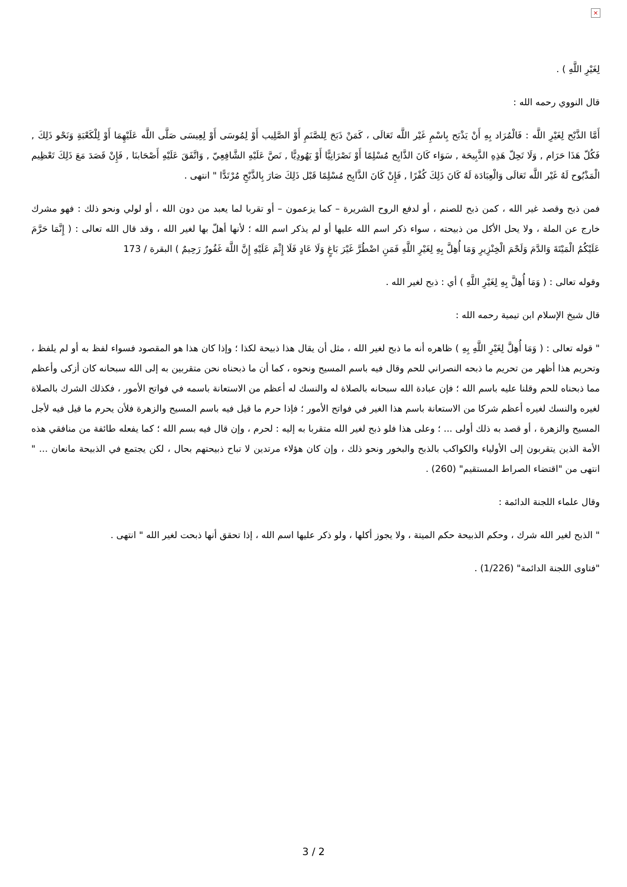×
لِغَيْرِ اللَّهِ ) .
قال النووي رحمه الله :
أَمَّا الذَّبْح لِغَيْرِ اللَّه : فَالْمُرَاد بِهِ أَنْ يَذْبَح بِاسْمِ غَيْر اللَّه تَعَالَى ، كَمَنْ ذَبَحَ لِلصَّنَمِ أَوْ الصَّلِيب أَوْ لِمُوسَى أَوْ لِعِيسَى صَلَّى اللَّه عَلَيْهِمَا أَوْ لِلْكَعْبَةِ وَنَحْو ذَلِكَ , فَكُلّ هَذَا حَرَام , وَلَا تَحِلّ هَذِهِ الذَّبِيحَة , سَوَاء كَانَ الذَّابِح مُسْلِمًا أَوْ نَصْرَانِيًّا أَوْ يَهُودِيًّا , نَصَّ عَلَيْهِ الشَّافِعِيّ , وَاتَّفَقَ عَلَيْهِ أَصْحَابنَا , فَإِنْ قَصَدَ مَعَ ذَلِكَ تَعْظِيم الْمَذْبُوح لَهُ غَيْر اللَّه تَعَالَى وَالْعِبَادَة لَهُ كَانَ ذَلِكَ كُفْرًا , فَإِنْ كَانَ الذَّابِح مُسْلِمًا قَبْل ذَلِكَ صَارَ بِالذَّبْحِ مُرْتَدًّا " انتهى .
فمن ذبح وقصد غير الله ، كمن ذبح للصنم ، أو لدفع الروح الشريرة – كما يزعمون – أو تقربا لما يعبد من دون الله ، أو لولي ونحو ذلك : فهو مشرك خارج عن الملة ، ولا يحل الأكل من ذبيحته ، سواء ذكر اسم الله عليها أو لم يذكر اسم الله ؛ لأنها أهلّ بها لغير الله ، وقد قال الله تعالى : ( إِنَّمَا حَرَّمَ عَلَيْكُمُ الْمَيْتَةَ وَالدَّمَ وَلَحْمَ الْخِنْزِيرِ وَمَا أُهِلَّ بِهِ لِغَيْرِ اللَّهِ فَمَنِ اضْطُرَّ غَيْرَ بَاغٍ وَلَا عَادٍ فَلَا إِثْمَ عَلَيْهِ إِنَّ اللَّهَ غَفُورٌ رَحِيمٌ ) البقرة / 173
وقوله تعالى : ( وَمَا أُهِلَّ بِهِ لِغَيْرِ اللَّهِ ) أي : ذبح لغير الله .
قال شيخ الإسلام ابن تيمية رحمه الله :
" قوله تعالى : ( وَمَا أُهِلَّ لِغَيْرِ اللَّهِ بِهِ ) ظاهره أنه ما ذبح لغير الله ، مثل أن يقال هذا ذبيحة لكذا ؛ وإذا كان هذا هو المقصود فسواء لفظ به أو لم يلفظ ، وتحريم هذا أظهر من تحريم ما ذبحه النصراني للحم وقال فيه باسم المسيح ونحوه ، كما أن ما ذبحناه نحن متقربين به إلى الله سبحانه كان أزكى وأعظم مما ذبحناه للحم وقلنا عليه باسم الله ؛ فإن عبادة الله سبحانه بالصلاة له والنسك له أعظم من الاستعانة باسمه في فواتح الأمور ، فكذلك الشرك بالصلاة لغيره والنسك لغيره أعظم شركا من الاستعانة باسم هذا الغير في فواتح الأمور ؛ فإذا حرم ما قيل فيه باسم المسيح والزهرة فلأن يحرم ما قيل فيه لأجل المسيح والزهرة ، أو قصد به ذلك أولى ... ؛ وعلى هذا فلو ذبح لغير الله متقربا به إليه : لحرم ، وإن قال فيه بسم الله ؛ كما يفعله طائفة من منافقي هذه الأمة الذين يتقربون إلى الأولياء والكواكب بالذبح والبخور ونحو ذلك ، وإن كان هؤلاء مرتدين لا تباح ذبيحتهم بحال ، لكن يجتمع في الذبيحة مانعان ... " انتهى من "اقتضاء الصراط المستقيم" (260) .
وقال علماء اللجنة الدائمة :
" الذبح لغير الله شرك ، وحكم الذبيحة حكم الميتة ، ولا يجوز أكلها ، ولو ذكر عليها اسم الله ، إذا تحقق أنها ذبحت لغير الله " انتهى .
"فتاوى اللجنة الدائمة" (1/226) .
3 / 2